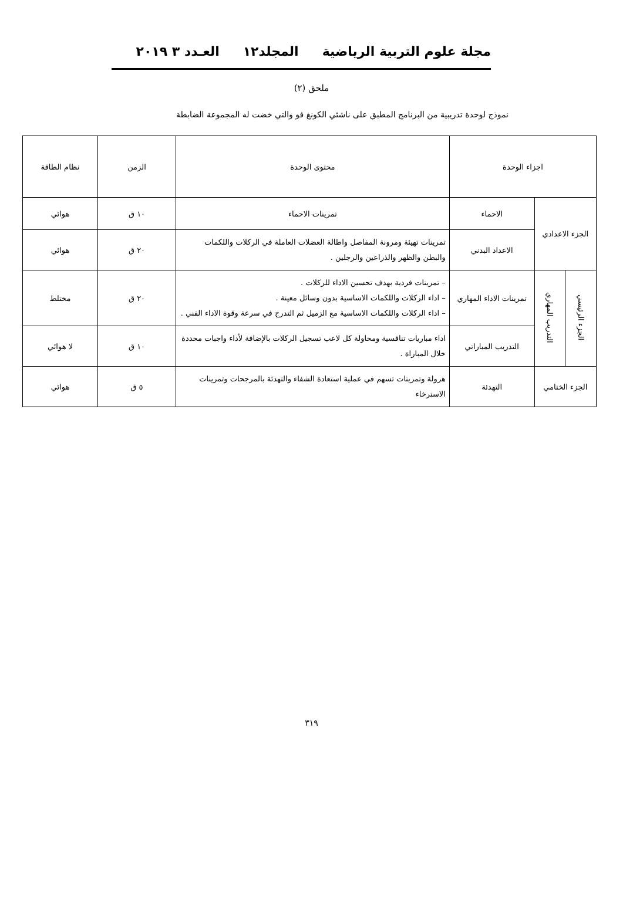مجلة علوم التربية الرياضية المجلد١٢ العـدد ٣ ٢٠١٩
ملحق (٢)
نموذج لوحدة تدريبية من البرنامج المطبق على ناشئي الكونغ فو والتي خضت له المجموعة الضابطة
| اجزاء الوحدة | | | محتوى الوحدة | الزمن | نظام الطاقة |
| الجزء الاعدادي | | الاحماء | تمرينات الاحماء | ١٠ ق | هوائي |
| | | الاعداد البدني | تمرينات تهيئة ومرونة المفاصل واطالة العضلات العاملة في الركلات واللكمات والبطن والظهر والذراعين والرجلين . | ٢٠ ق | هوائي |
| الجزء الرئيسي | التدريب المهاري | تمرينات الاداء المهاري | – تمرينات فردية بهدف تحسين الاداء للركلات . – اداء الركلات واللكمات الاساسية بدون وسائل معينة . – اداء الركلات واللكمات الاساسية مع الزميل ثم التدرج في سرعة وقوة الاداء الفني . | ٢٠ ق | مختلط |
| | | التدريب المباراتي | اداء مباريات تنافسية ومحاولة كل لاعب تسجيل الركلات بالإضافة لأداء واجبات محددة خلال المباراة . | ١٠ ق | لا هوائي |
| الجزء الختامي | | التهدئة | هرولة وتمرينات تسهم في عملية استعادة الشفاء والتهدئة بالمرجحات وتمرينات الاسترخاء | ٥ ق | هوائي |
٣١٩